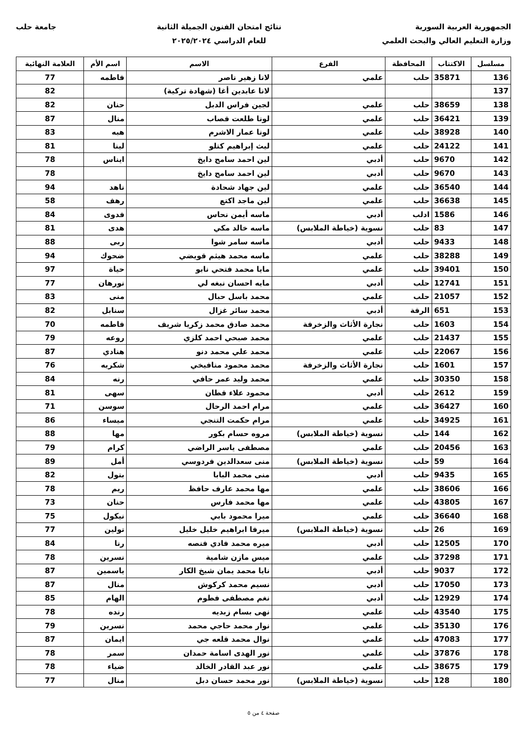الجمهورية العربية السورية
وزارة التعليم العالي والبحث العلمي
نتائج امتحان الفنون الجميلة الثانية
للعام الدراسي ٢٠٢٥/٢٠٢٤
جامعة حلب
| مسلسل | الاكتتاب | المحافظة | الفرع | الاسم | اسم الأم | العلامة النهائية |
| --- | --- | --- | --- | --- | --- | --- |
| 136 | 35871 | حلب | علمي | لانا زهير ناصر | فاطمه | 77 |
| 137 | | | | لانا عابدين أغا (شهادة تركية) | | 82 |
| 138 | 38659 | حلب | علمي | لجين فراس الدبل | حنان | 82 |
| 139 | 36421 | حلب | علمي | لونا طلعت قصاب | منال | 87 |
| 140 | 38928 | حلب | علمي | لونا عمار الاشرم | هبه | 83 |
| 141 | 24122 | حلب | علمي | ليث إبراهيم كتلو | لينا | 81 |
| 142 | 9670 | حلب | أدبي | لين احمد سامح دايخ | ايناس | 78 |
| 143 | 9670 | حلب | أدبي | لين احمد سامح دايخ | | 78 |
| 144 | 36540 | حلب | علمي | لين جهاد شحادة | ناهد | 94 |
| 145 | 36638 | حلب | علمي | لين ماجد اكتع | رهف | 58 |
| 146 | 1586 | ادلب | أدبي | ماسه أيمن نحاس | فدوى | 84 |
| 147 | 83 | حلب | نسوية (خياطة الملابس) | ماسه خالد مكي | هدى | 81 |
| 148 | 9433 | حلب | أدبي | ماسه سامر شوا | ربى | 88 |
| 149 | 38288 | حلب | علمي | ماسه محمد هيثم قويضي | ضحوك | 94 |
| 150 | 39401 | حلب | علمي | مايا محمد فتحي نابو | حياة | 97 |
| 151 | 12741 | حلب | أدبي | مايه احسان نبغه لي | نورهان | 77 |
| 152 | 21057 | حلب | علمي | محمد باسل حبال | منى | 83 |
| 153 | 651 | الرقة | أدبي | محمد سائر غزال | سنابل | 82 |
| 154 | 1603 | حلب | نجارة الأثاث والزخرفة | محمد صادق محمد زكريا شريف | فاطمه | 70 |
| 155 | 21437 | حلب | علمي | محمد صبحي احمد كلزي | روعه | 79 |
| 156 | 22067 | حلب | علمي | محمد علي محمد دنو | هنادي | 87 |
| 157 | 1601 | حلب | نجارة الأثاث والزخرفة | محمد محمود منافيخي | شكريه | 76 |
| 158 | 30350 | حلب | علمي | محمد وليد عمر حافي | رنه | 84 |
| 159 | 2612 | حلب | أدبي | محمود علاء قطان | سهى | 81 |
| 160 | 36427 | حلب | علمي | مرام احمد الرحال | سوسن | 71 |
| 161 | 34925 | حلب | علمي | مرام حكمت التنجي | ميساء | 86 |
| 162 | 144 | حلب | نسوية (خياطة الملابس) | مروه حسام بكور | مها | 88 |
| 163 | 20456 | حلب | علمي | مصطفى ياسر الراضي | كرام | 79 |
| 164 | 59 | حلب | نسوية (خياطة الملابس) | منى سعدالدين فردوسي | أمل | 89 |
| 165 | 9435 | حلب | أدبي | منى محمد البابا | بتول | 82 |
| 166 | 38606 | حلب | علمي | مها محمد عارف حافظ | ريم | 78 |
| 167 | 43805 | حلب | علمي | مها محمد فارس | حنان | 73 |
| 168 | 36640 | حلب | علمي | ميرا محمود بابي | نيكول | 75 |
| 169 | 26 | حلب | نسوية (خياطة الملابس) | ميرفا ابراهيم خليل خليل | تولين | 77 |
| 170 | 12505 | حلب | أدبي | ميره محمد فادي فنصه | رنا | 84 |
| 171 | 37298 | حلب | علمي | ميس مازن شامية | نسرين | 78 |
| 172 | 9037 | حلب | أدبي | نايا محمد يمان شيخ الكار | ياسمين | 87 |
| 173 | 17050 | حلب | أدبي | نسيم محمد كركوش | منال | 87 |
| 174 | 12929 | حلب | أدبي | نغم مصطفى فطوم | الهام | 85 |
| 175 | 43540 | حلب | علمي | نهى بسام زبديه | رنده | 78 |
| 176 | 35130 | حلب | علمي | نوار محمد حاجي محمد | نسرين | 79 |
| 177 | 47083 | حلب | علمي | نوال محمد قلعه جي | ايمان | 87 |
| 178 | 37876 | حلب | علمي | نور الهدى اسامة حمدان | سمر | 78 |
| 179 | 38675 | حلب | علمي | نور عبد القادر الخالد | ضياء | 78 |
| 180 | 128 | حلب | نسوية (خياطة الملابس) | نور محمد حسان دبل | منال | 77 |
صفحة ٤ من ٥